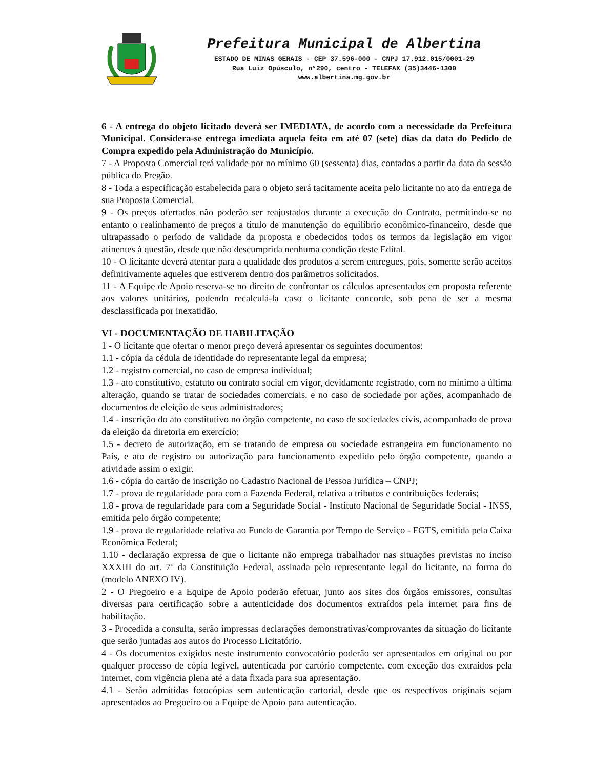Prefeitura Municipal de Albertina
ESTADO DE MINAS GERAIS - CEP 37.596-000 - CNPJ 17.912.015/0001-29
Rua Luiz Opúsculo, n°290, centro - TELEFAX (35)3446-1300
www.albertina.mg.gov.br
6 - A entrega do objeto licitado deverá ser IMEDIATA, de acordo com a necessidade da Prefeitura Municipal. Considera-se entrega imediata aquela feita em até 07 (sete) dias da data do Pedido de Compra expedido pela Administração do Município.
7 - A Proposta Comercial terá validade por no mínimo 60 (sessenta) dias, contados a partir da data da sessão pública do Pregão.
8 - Toda a especificação estabelecida para o objeto será tacitamente aceita pelo licitante no ato da entrega de sua Proposta Comercial.
9 - Os preços ofertados não poderão ser reajustados durante a execução do Contrato, permitindo-se no entanto o realinhamento de preços a título de manutenção do equilíbrio econômico-financeiro, desde que ultrapassado o período de validade da proposta e obedecidos todos os termos da legislação em vigor atinentes à questão, desde que não descumprida nenhuma condição deste Edital.
10 - O licitante deverá atentar para a qualidade dos produtos a serem entregues, pois, somente serão aceitos definitivamente aqueles que estiverem dentro dos parâmetros solicitados.
11 - A Equipe de Apoio reserva-se no direito de confrontar os cálculos apresentados em proposta referente aos valores unitários, podendo recalculá-la caso o licitante concorde, sob pena de ser a mesma desclassificada por inexatidão.
VI - DOCUMENTAÇÃO DE HABILITAÇÃO
1 - O licitante que ofertar o menor preço deverá apresentar os seguintes documentos:
1.1 - cópia da cédula de identidade do representante legal da empresa;
1.2 - registro comercial, no caso de empresa individual;
1.3 - ato constitutivo, estatuto ou contrato social em vigor, devidamente registrado, com no mínimo a última alteração, quando se tratar de sociedades comerciais, e no caso de sociedade por ações, acompanhado de documentos de eleição de seus administradores;
1.4 - inscrição do ato constitutivo no órgão competente, no caso de sociedades civis, acompanhado de prova da eleição da diretoria em exercício;
1.5 - decreto de autorização, em se tratando de empresa ou sociedade estrangeira em funcionamento no País, e ato de registro ou autorização para funcionamento expedido pelo órgão competente, quando a atividade assim o exigir.
1.6 - cópia do cartão de inscrição no Cadastro Nacional de Pessoa Jurídica – CNPJ;
1.7 - prova de regularidade para com a Fazenda Federal, relativa a tributos e contribuições federais;
1.8 - prova de regularidade para com a Seguridade Social - Instituto Nacional de Seguridade Social - INSS, emitida pelo órgão competente;
1.9 - prova de regularidade relativa ao Fundo de Garantia por Tempo de Serviço - FGTS, emitida pela Caixa Econômica Federal;
1.10 - declaração expressa de que o licitante não emprega trabalhador nas situações previstas no inciso XXXIII do art. 7º da Constituição Federal, assinada pelo representante legal do licitante, na forma do (modelo ANEXO IV).
2 - O Pregoeiro e a Equipe de Apoio poderão efetuar, junto aos sites dos órgãos emissores, consultas diversas para certificação sobre a autenticidade dos documentos extraídos pela internet para fins de habilitação.
3 - Procedida a consulta, serão impressas declarações demonstrativas/comprovantes da situação do licitante que serão juntadas aos autos do Processo Licitatório.
4 - Os documentos exigidos neste instrumento convocatório poderão ser apresentados em original ou por qualquer processo de cópia legível, autenticada por cartório competente, com exceção dos extraídos pela internet, com vigência plena até a data fixada para sua apresentação.
4.1 - Serão admitidas fotocópias sem autenticação cartorial, desde que os respectivos originais sejam apresentados ao Pregoeiro ou a Equipe de Apoio para autenticação.